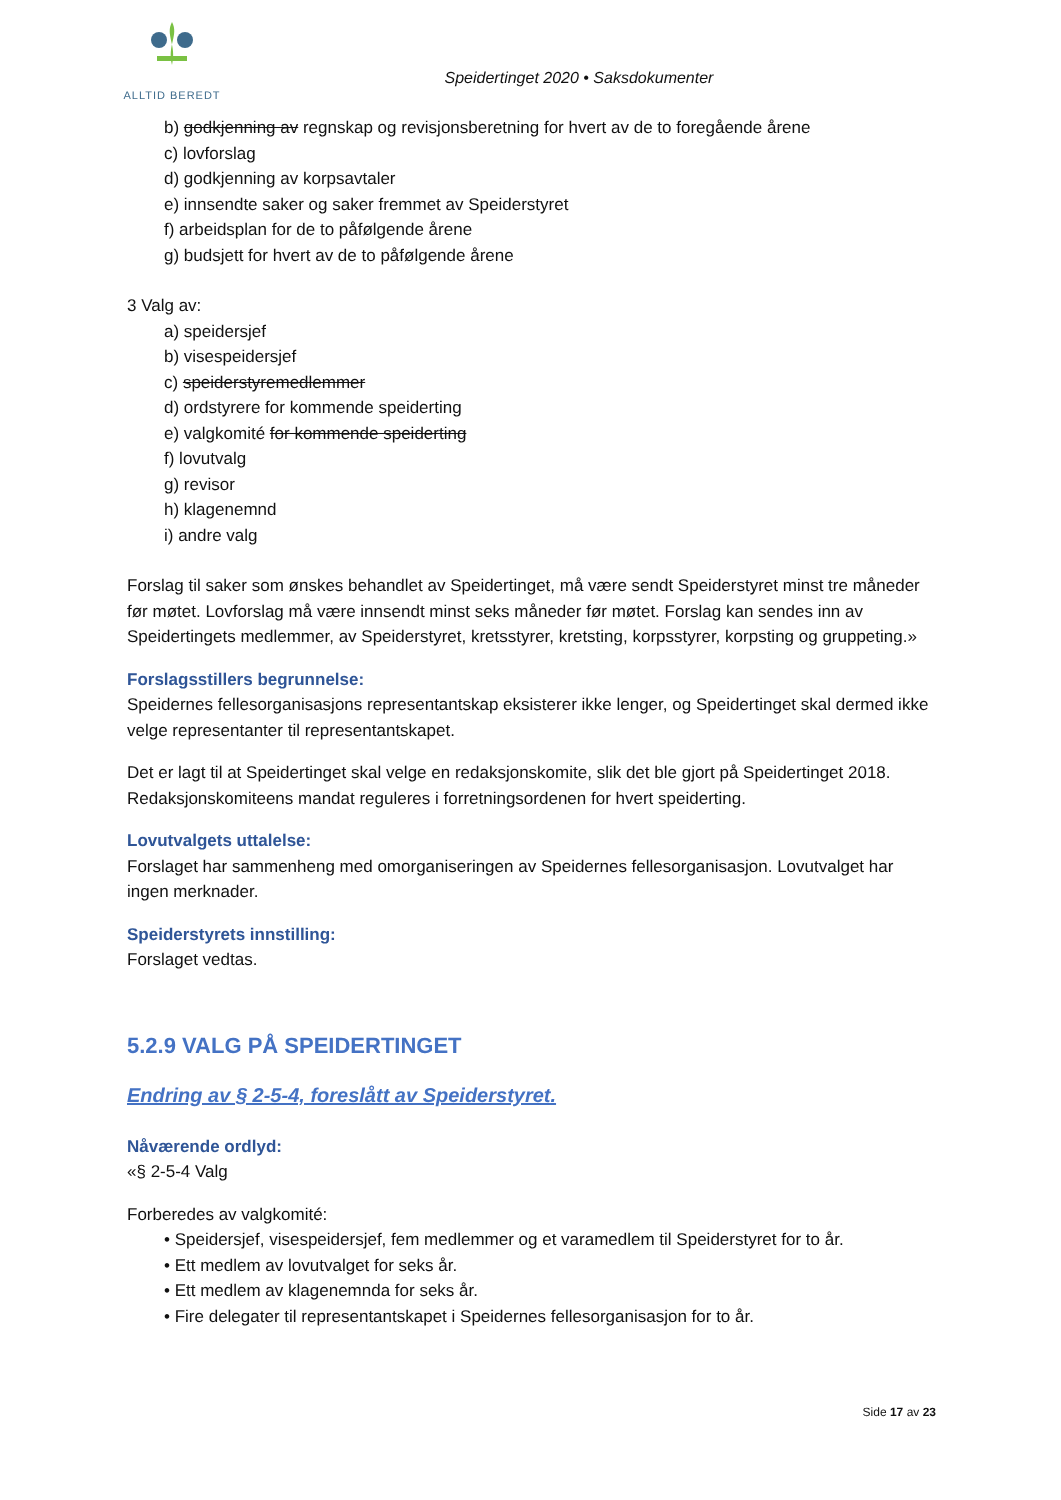ALLTID BEREDT
Speidertinget 2020 • Saksdokumenter
b) godkjenning av regnskap og revisjonsberetning for hvert av de to foregående årene
c) lovforslag
d) godkjenning av korpsavtaler
e) innsendte saker og saker fremmet av Speiderstyret
f) arbeidsplan for de to påfølgende årene
g) budsjett for hvert av de to påfølgende årene
3 Valg av:
a) speidersjef
b) visespeidersjef
c) speiderstyremedlemmer
d) ordstyrere for kommende speiderting
e) valgkomité for kommende speiderting
f) lovutvalg
g) revisor
h) klagenemnd
i) andre valg
Forslag til saker som ønskes behandlet av Speidertinget, må være sendt Speiderstyret minst tre måneder før møtet. Lovforslag må være innsendt minst seks måneder før møtet. Forslag kan sendes inn av Speidertingets medlemmer, av Speiderstyret, kretsstyrer, kretsting, korpsstyrer, korpsting og gruppeting.»
Forslagsstillers begrunnelse:
Speidernes fellesorganisasjons representantskap eksisterer ikke lenger, og Speidertinget skal dermed ikke velge representanter til representantskapet.
Det er lagt til at Speidertinget skal velge en redaksjonskomite, slik det ble gjort på Speidertinget 2018. Redaksjonskomiteens mandat reguleres i forretningsordenen for hvert speiderting.
Lovutvalgets uttalelse:
Forslaget har sammenheng med omorganiseringen av Speidernes fellesorganisasjon. Lovutvalget har ingen merknader.
Speiderstyrets innstilling:
Forslaget vedtas.
5.2.9 VALG PÅ SPEIDERTINGET
Endring av § 2-5-4, foreslått av Speiderstyret.
Nåværende ordlyd:
«§ 2-5-4 Valg
Forberedes av valgkomité:
• Speidersjef, visespeidersjef, fem medlemmer og et varamedlem til Speiderstyret for to år.
• Ett medlem av lovutvalget for seks år.
• Ett medlem av klagenemnda for seks år.
• Fire delegater til representantskapet i Speidernes fellesorganisasjon for to år.
Side 17 av 23